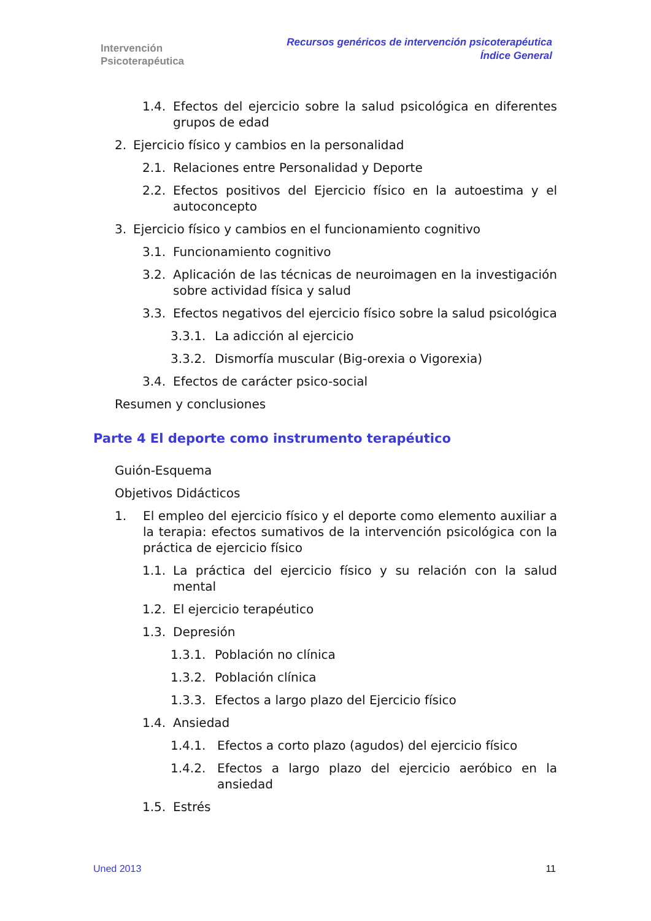Intervención
Psicoterapéutica
Recursos genéricos de intervención psicoterapéutica
Índice General
1.4. Efectos del ejercicio sobre la salud psicológica en diferentes grupos de edad
2. Ejercicio físico y cambios en la personalidad
2.1. Relaciones entre Personalidad y Deporte
2.2. Efectos positivos del Ejercicio físico en la autoestima y el autoconcepto
3. Ejercicio físico y cambios en el funcionamiento cognitivo
3.1. Funcionamiento cognitivo
3.2. Aplicación de las técnicas de neuroimagen en la investigación sobre actividad física y salud
3.3. Efectos negativos del ejercicio físico sobre la salud psicológica
3.3.1. La adicción al ejercicio
3.3.2. Dismorfía muscular (Big-orexia o Vigorexia)
3.4. Efectos de carácter psico-social
Resumen y conclusiones
Parte 4 El deporte como instrumento terapéutico
Guión-Esquema
Objetivos Didácticos
1. El empleo del ejercicio físico y el deporte como elemento auxiliar a la terapia: efectos sumativos de la intervención psicológica con la práctica de ejercicio físico
1.1. La práctica del ejercicio físico y su relación con la salud mental
1.2. El ejercicio terapéutico
1.3. Depresión
1.3.1. Población no clínica
1.3.2. Población clínica
1.3.3. Efectos a largo plazo del Ejercicio físico
1.4. Ansiedad
1.4.1. Efectos a corto plazo (agudos) del ejercicio físico
1.4.2. Efectos a largo plazo del ejercicio aeróbico en la ansiedad
1.5. Estrés
Uned 2013 11